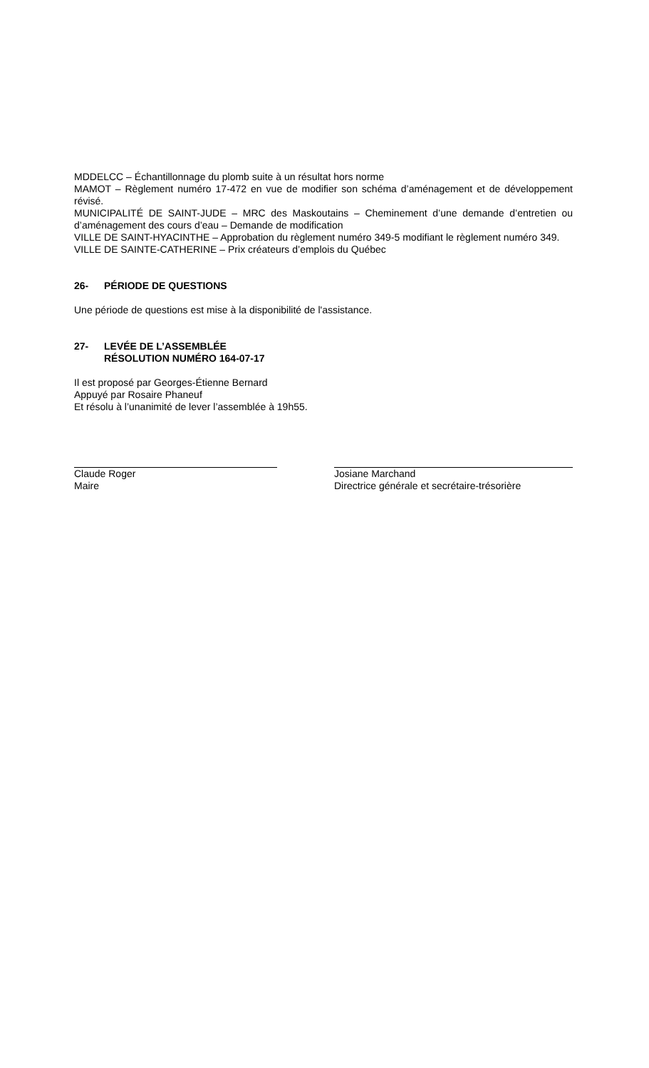MDDELCC – Échantillonnage du plomb suite à un résultat hors norme
MAMOT – Règlement numéro 17-472 en vue de modifier son schéma d’aménagement et de développement révisé.
MUNICIPALITÉ DE SAINT-JUDE – MRC des Maskoutains – Cheminement d’une demande d’entretien ou d’aménagement des cours d’eau – Demande de modification
VILLE DE SAINT-HYACINTHE – Approbation du règlement numéro 349-5 modifiant le règlement numéro 349.
VILLE DE SAINTE-CATHERINE – Prix créateurs d’emplois du Québec
26- PÉRIODE DE QUESTIONS
Une période de questions est mise à la disponibilité de l'assistance.
27- LEVÉE DE L’ASSEMBLÉE
RÉSOLUTION NUMÉRO 164-07-17
Il est proposé par Georges-Étienne Bernard
Appuyé par Rosaire Phaneuf
Et résolu à l’unanimité de lever l’assemblée à 19h55.
Claude Roger
Maire
Josiane Marchand
Directrice générale et secrétaire-trésorière